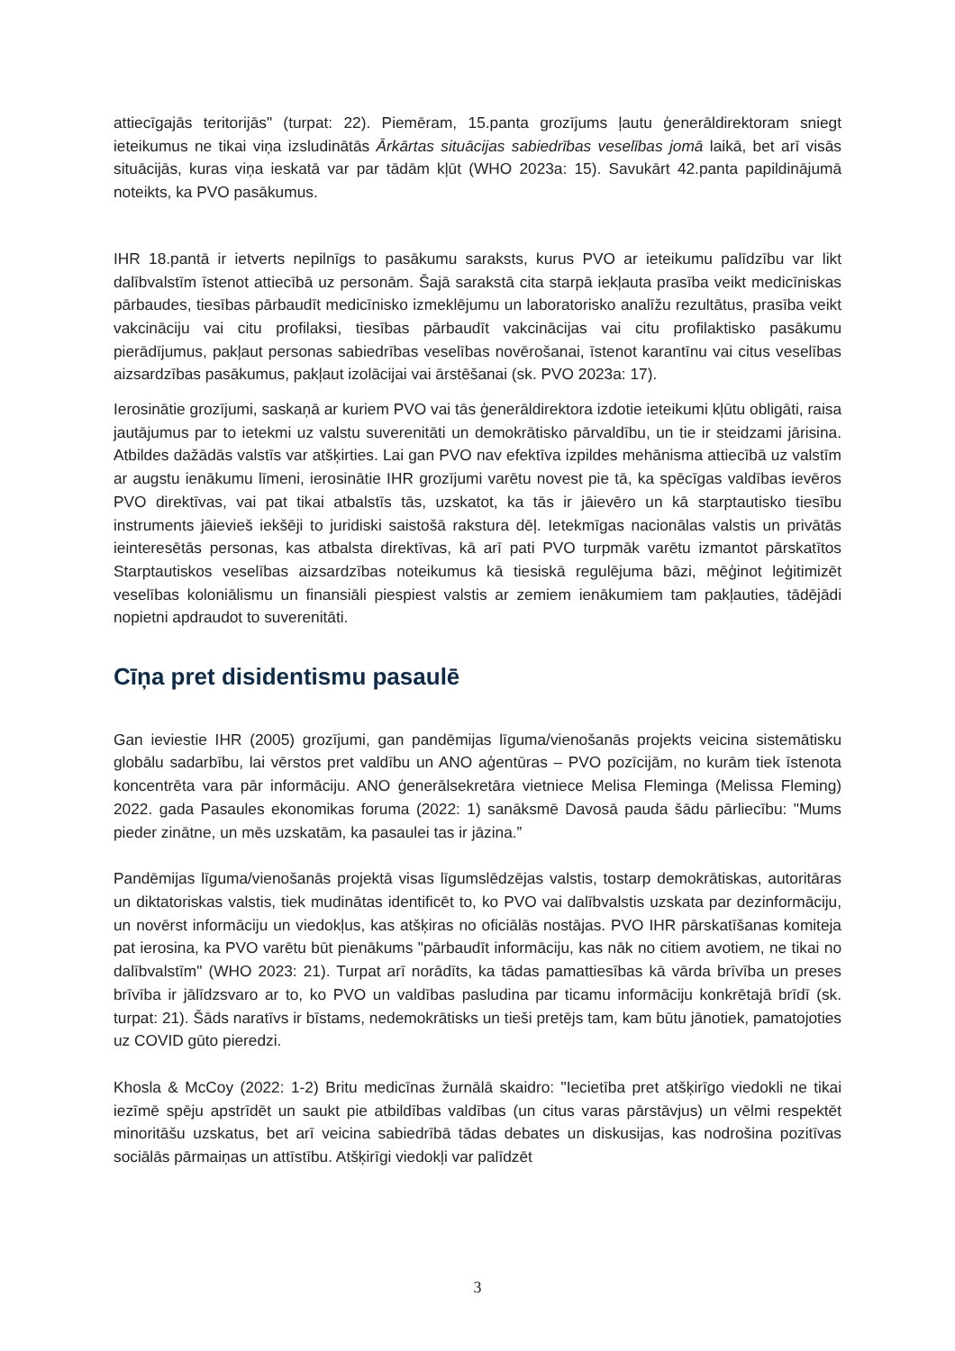attiecīgajās teritorijās" (turpat: 22). Piemēram, 15.panta grozījums ļautu ģenerāldirektoram sniegt ieteikumus ne tikai viņa izsludinātās Ārkārtas situācijas sabiedrības veselības jomā laikā, bet arī visās situācijās, kuras viņa ieskatā var par tādām kļūt (WHO 2023a: 15). Savukārt 42.panta papildinājumā noteikts, ka PVO pasākumus.
IHR 18.pantā ir ietverts nepilnīgs to pasākumu saraksts, kurus PVO ar ieteikumu palīdzību var likt dalībvalstīm īstenot attiecībā uz personām. Šajā sarakstā cita starpā iekļauta prasība veikt medicīniskas pārbaudes, tiesības pārbaudīt medicīnisko izmeklējumu un laboratorisko analīžu rezultātus, prasība veikt vakcināciju vai citu profilaksi, tiesības pārbaudīt vakcinācijas vai citu profilaktisko pasākumu pierādījumus, pakļaut personas sabiedrības veselības novērošanai, īstenot karantīnu vai citus veselības aizsardzības pasākumus, pakļaut izolācijai vai ārstēšanai (sk. PVO 2023a: 17).
Ierosinātie grozījumi, saskaņā ar kuriem PVO vai tās ģenerāldirektora izdotie ieteikumi kļūtu obligāti, raisa jautājumus par to ietekmi uz valstu suverenitāti un demokrātisko pārvaldību, un tie ir steidzami jārisina. Atbildes dažādās valstīs var atšķirties. Lai gan PVO nav efektīva izpildes mehānisma attiecībā uz valstīm ar augstu ienākumu līmeni, ierosinātie IHR grozījumi varētu novest pie tā, ka spēcīgas valdības ievēros PVO direktīvas, vai pat tikai atbalstīs tās, uzskatot, ka tās ir jāievēro un kā starptautisko tiesību instruments jāievieš iekšēji to juridiski saistošā rakstura dēļ. Ietekmīgas nacionālas valstis un privātās ieinteresētās personas, kas atbalsta direktīvas, kā arī pati PVO turpmāk varētu izmantot pārskatītos Starptautiskos veselības aizsardzības noteikumus kā tiesiskā regulējuma bāzi, mēģinot leģitimizēt veselības koloniālismu un finansiāli piespiest valstis ar zemiem ienākumiem tam pakļauties, tādējādi nopietni apdraudot to suverenitāti.
Cīņa pret disidentismu pasaulē
Gan ieviestie IHR (2005) grozījumi, gan pandēmijas līguma/vienošanās projekts veicina sistemātisku globālu sadarbību, lai vērstos pret valdību un ANO aģentūras – PVO pozīcijām, no kurām tiek īstenota koncentrēta vara pār informāciju. ANO ģenerālsekretāra vietniece Melisa Fleminga (Melissa Fleming) 2022. gada Pasaules ekonomikas foruma (2022: 1) sanāksmē Davosā pauda šādu pārliecību: "Mums pieder zinātne, un mēs uzskatām, ka pasaulei tas ir jāzina.”
Pandēmijas līguma/vienošanās projektā visas līgumslēdzējas valstis, tostarp demokrātiskas, autoritāras un diktatoriskas valstis, tiek mudinātas identificēt to, ko PVO vai dalībvalstis uzskata par dezinformāciju, un novērst informāciju un viedokļus, kas atšķiras no oficiālās nostājas. PVO IHR pārskatīšanas komiteja pat ierosina, ka PVO varētu būt pienākums "pārbaudīt informāciju, kas nāk no citiem avotiem, ne tikai no dalībvalstīm" (WHO 2023: 21). Turpat arī norādīts, ka tādas pamattiesības kā vārda brīvība un preses brīvība ir jālīdzsvaro ar to, ko PVO un valdības pasludina par ticamu informāciju konkrētajā brīdī (sk. turpat: 21). Šāds naratīvs ir bīstams, nedemokrātisks un tieši pretējs tam, kam būtu jānotiek, pamatojoties uz COVID gūto pieredzi.
Khosla & McCoy (2022: 1-2) Britu medicīnas žurnālā skaidro: "Iecietība pret atšķirīgo viedokli ne tikai iezīmē spēju apstrīdēt un saukt pie atbildības valdības (un citus varas pārstāvjus) un vēlmi respektēt minoritāšu uzskatus, bet arī veicina sabiedrībā tādas debates un diskusijas, kas nodrošina pozitīvas sociālās pārmaiņas un attīstību. Atšķirīgi viedokļi var palīdzēt
3